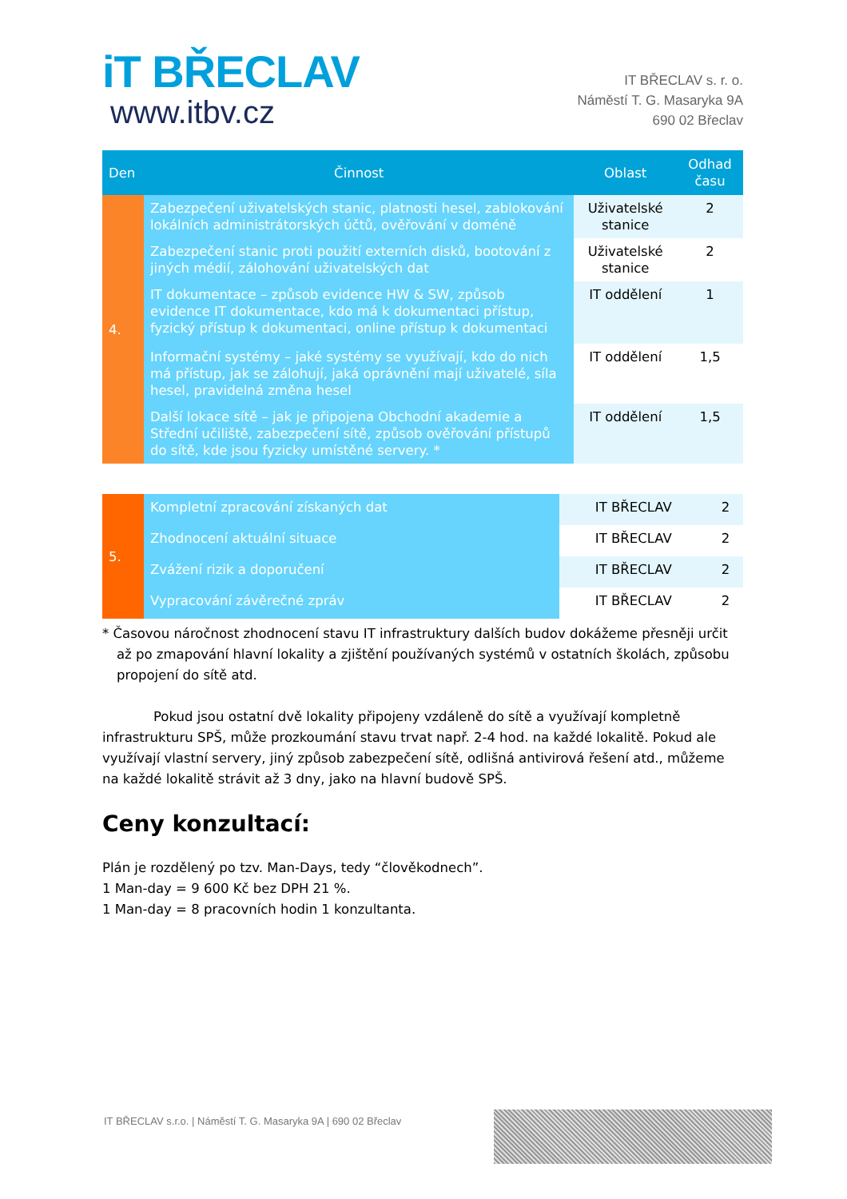iT BŘECLAV
www.itbv.cz
IT BŘECLAV s. r. o.
Náměstí T. G. Masaryka 9A
690 02 Břeclav
| Den | Činnost | Oblast | Odhad času |
| --- | --- | --- | --- |
| 4. | Zabezpečení uživatelských stanic, platnosti hesel, zablokování lokálních administrátorských účtů, ověřování v doméně | Uživatelské stanice | 2 |
| | Zabezpečení stanic proti použití externích disků, bootování z jiných médií, zálohování uživatelských dat | Uživatelské stanice | 2 |
| | IT dokumentace – způsob evidence HW & SW, způsob evidence IT dokumentace, kdo má k dokumentaci přístup, fyzický přístup k dokumentaci, online přístup k dokumentaci | IT oddělení | 1 |
| | Informační systémy – jaké systémy se využívají, kdo do nich má přístup, jak se zálohují, jaká oprávnění mají uživatelé, síla hesel, pravidelná změna hesel | IT oddělení | 1,5 |
| | Další lokace sítě – jak je připojena Obchodní akademie a Střední učiliště, zabezpečení sítě, způsob ověřování přístupů do sítě, kde jsou fyzicky umístěné servery. * | IT oddělení | 1,5 |
| 5. | Kompletní zpracování získaných dat | IT BŘECLAV | 2 |
| | Zhodnocení aktuální situace | IT BŘECLAV | 2 |
| | Zvážení rizik a doporučení | IT BŘECLAV | 2 |
| | Vypracování závěrečné zpráv | IT BŘECLAV | 2 |
* Časovou náročnost zhodnocení stavu IT infrastruktury dalších budov dokážeme přesněji určit až po zmapování hlavní lokality a zjištění používaných systémů v ostatních školách, způsobu propojení do sítě atd.
Pokud jsou ostatní dvě lokality připojeny vzdáleně do sítě a využívají kompletně infrastrukturu SPŠ, může prozkoumání stavu trvat např. 2-4 hod. na každé lokalitě. Pokud ale využívají vlastní servery, jiný způsob zabezpečení sítě, odlišná antivirová řešení atd., můžeme na každé lokalitě strávit až 3 dny, jako na hlavní budově SPŠ.
Ceny konzultací:
Plán je rozdělený po tzv. Man-Days, tedy “člověkodnech”.
1 Man-day = 9 600 Kč bez DPH 21 %.
1 Man-day = 8 pracovních hodin 1 konzultanta.
IT BŘECLAV s.r.o. | Náměstí T. G. Masaryka 9A | 690 02 Břeclav